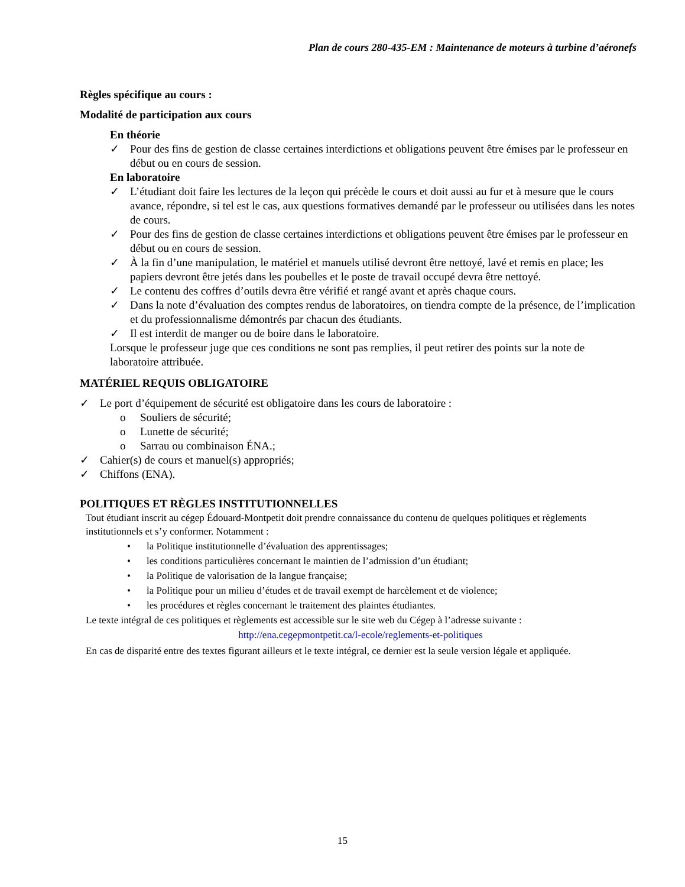Plan de cours 280-435-EM : Maintenance de moteurs à turbine d’aéronefs
Règles spécifique au cours :
Modalité de participation aux cours
En théorie
✓ Pour des fins de gestion de classe certaines interdictions et obligations peuvent être émises par le professeur en début ou en cours de session.
En laboratoire
✓ L’étudiant doit faire les lectures de la leçon qui précède le cours et doit aussi au fur et à mesure que le cours avance, répondre, si tel est le cas, aux questions formatives demandé par le professeur ou utilisées dans les notes de cours.
✓ Pour des fins de gestion de classe certaines interdictions et obligations peuvent être émises par le professeur en début ou en cours de session.
✓ À la fin d’une manipulation, le matériel et manuels utilisé devront être nettoyé, lavé et remis en place; les papiers devront être jetés dans les poubelles et le poste de travail occupé devra être nettoyé.
✓ Le contenu des coffres d’outils devra être vérifié et rangé avant et après chaque cours.
✓ Dans la note d’évaluation des comptes rendus de laboratoires, on tiendra compte de la présence, de l’implication et du professionnalisme démontrés par chacun des étudiants.
✓ Il est interdit de manger ou de boire dans le laboratoire.
Lorsque le professeur juge que ces conditions ne sont pas remplies, il peut retirer des points sur la note de laboratoire attribuée.
MATÉRIEL REQUIS OBLIGATOIRE
✓ Le port d’équipement de sécurité est obligatoire dans les cours de laboratoire :
o Souliers de sécurité;
o Lunette de sécurité;
o Sarrau ou combinaison ÉNA.;
✓ Cahier(s) de cours et manuel(s) appropriés;
✓ Chiffons (ENA).
POLITIQUES ET RÈGLES INSTITUTIONNELLES
Tout étudiant inscrit au cégep Édouard-Montpetit doit prendre connaissance du contenu de quelques politiques et règlements institutionnels et s’y conformer. Notamment :
• la Politique institutionnelle d’évaluation des apprentissages;
• les conditions particulières concernant le maintien de l’admission d’un étudiant;
• la Politique de valorisation de la langue française;
• la Politique pour un milieu d’études et de travail exempt de harcèlement et de violence;
• les procédures et règles concernant le traitement des plaintes étudiantes.
Le texte intégral de ces politiques et règlements est accessible sur le site web du Cégep à l’adresse suivante :
http://ena.cegepmontpetit.ca/l-ecole/reglements-et-politiques
En cas de disparité entre des textes figurant ailleurs et le texte intégral, ce dernier est la seule version légale et appliquée.
15